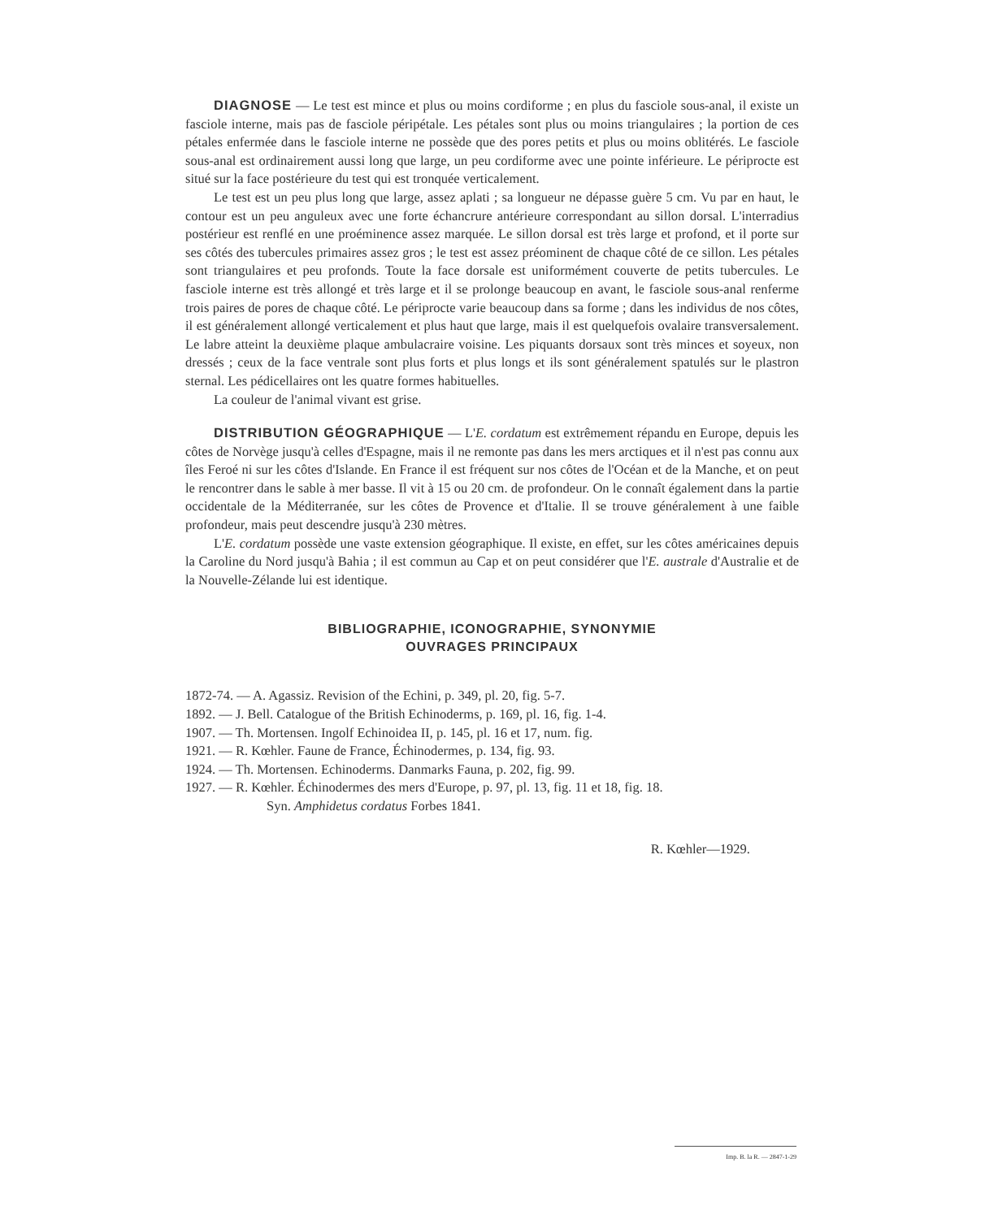DIAGNOSE — Le test est mince et plus ou moins cordiforme ; en plus du fasciole sous-anal, il existe un fasciole interne, mais pas de fasciole péripétale. Les pétales sont plus ou moins triangulaires ; la portion de ces pétales enfermée dans le fasciole interne ne possède que des pores petits et plus ou moins oblitérés. Le fasciole sous-anal est ordinairement aussi long que large, un peu cordiforme avec une pointe inférieure. Le périprocte est situé sur la face postérieure du test qui est tronquée verticalement.
Le test est un peu plus long que large, assez aplati ; sa longueur ne dépasse guère 5 cm. Vu par en haut, le contour est un peu anguleux avec une forte échancrure antérieure correspondant au sillon dorsal. L'interradius postérieur est renflé en une proéminence assez marquée. Le sillon dorsal est très large et profond, et il porte sur ses côtés des tubercules primaires assez gros ; le test est assez préominent de chaque côté de ce sillon. Les pétales sont triangulaires et peu profonds. Toute la face dorsale est uniformément couverte de petits tubercules. Le fasciole interne est très allongé et très large et il se prolonge beaucoup en avant, le fasciole sous-anal renferme trois paires de pores de chaque côté. Le périprocte varie beaucoup dans sa forme ; dans les individus de nos côtes, il est généralement allongé verticalement et plus haut que large, mais il est quelquefois ovalaire transversalement. Le labre atteint la deuxième plaque ambulacraire voisine. Les piquants dorsaux sont très minces et soyeux, non dressés ; ceux de la face ventrale sont plus forts et plus longs et ils sont généralement spatulés sur le plastron sternal. Les pédicellaires ont les quatre formes habituelles.
La couleur de l'animal vivant est grise.
DISTRIBUTION GÉOGRAPHIQUE — L'E. cordatum est extrêmement répandu en Europe, depuis les côtes de Norvège jusqu'à celles d'Espagne, mais il ne remonte pas dans les mers arctiques et il n'est pas connu aux îles Feroé ni sur les côtes d'Islande. En France il est fréquent sur nos côtes de l'Océan et de la Manche, et on peut le rencontrer dans le sable à mer basse. Il vit à 15 ou 20 cm. de profondeur. On le connaît également dans la partie occidentale de la Méditerranée, sur les côtes de Provence et d'Italie. Il se trouve généralement à une faible profondeur, mais peut descendre jusqu'à 230 mètres.
L'E. cordatum possède une vaste extension géographique. Il existe, en effet, sur les côtes américaines depuis la Caroline du Nord jusqu'à Bahia ; il est commun au Cap et on peut considérer que l'E. australe d'Australie et de la Nouvelle-Zélande lui est identique.
BIBLIOGRAPHIE, ICONOGRAPHIE, SYNONYMIE
OUVRAGES PRINCIPAUX
1872-74. — A. Agassiz. Revision of the Echini, p. 349, pl. 20, fig. 5-7.
1892. — J. Bell. Catalogue of the British Echinoderms, p. 169, pl. 16, fig. 1-4.
1907. — Th. Mortensen. Ingolf Echinoidea II, p. 145, pl. 16 et 17, num. fig.
1921. — R. Kœhler. Faune de France, Échinodermes, p. 134, fig. 93.
1924. — Th. Mortensen. Echinoderms. Danmarks Fauna, p. 202, fig. 99.
1927. — R. Kœhler. Échinodermes des mers d'Europe, p. 97, pl. 13, fig. 11 et 18, fig. 18.
Syn. Amphidetus cordatus Forbes 1841.
R. Kœhler—1929.
Imp. B. la R. — 2847-1-29